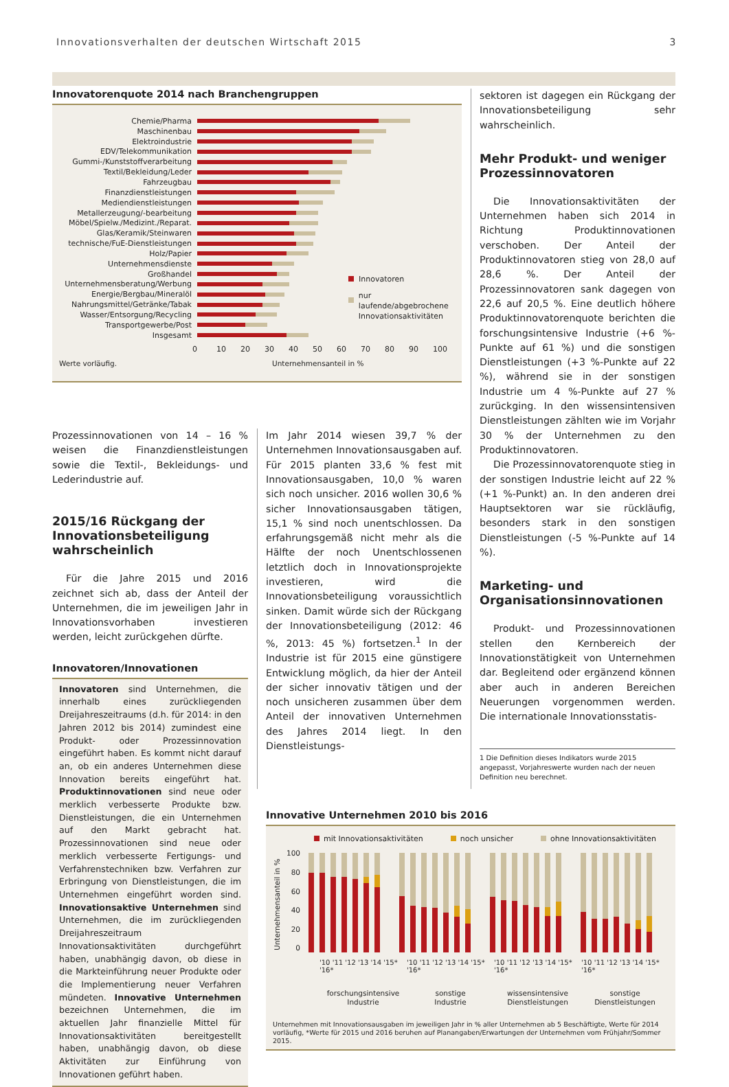Innovationsverhalten der deutschen Wirtschaft 2015 3
Innovatorenquote 2014 nach Branchengruppen
Chemie/Pharma
Maschinenbau
Elektroindustrie
EDV/Telekommunikation
Gummi-/Kunststoffverarbeitung
Textil/Bekleidung/Leder
Fahrzeugbau
Finanzdienstleistungen
Mediendienstleistungen
Metallerzeugung/-bearbeitung
Möbel/Spielw./Medizint./Reparat.
Glas/Keramik/Steinwaren
technische/FuE-Dienstleistungen
Holz/Papier
Unternehmensdienste
Großhandel
Unternehmensberatung/Werbung
Energie/Bergbau/Mineralöl
Nahrungsmittel/Getränke/Tabak
Wasser/Entsorgung/Recycling
Transportgewerbe/Post
Insgesamt
Innovatoren
nur laufende/abgebrochene
Innovationsaktivitäten
0 10 20 30 40 50 60 70 80 90 100
Werte vorläufig. Unternehmensanteil in %
sektoren ist dagegen ein Rückgang der Innovationsbeteiligung sehr wahrscheinlich.
Mehr Produkt- und weniger Prozessinnovatoren
Die Innovationsaktivitäten der Unternehmen haben sich 2014 in Richtung Produktinnovationen verschoben. Der Anteil der Produktinnovatoren stieg von 28,0 auf 28,6 %. Der Anteil der Prozessinnovatoren sank dagegen von 22,6 auf 20,5 %. Eine deutlich höhere Produktinnovatorenquote berichten die forschungsintensive Industrie (+6 %-Punkte auf 61 %) und die sonstigen Dienstleistungen (+3 %-Punkte auf 22 %), während sie in der sonstigen Industrie um 4 %-Punkte auf 27 % zurückging. In den wissensintensiven Dienstleistungen zählten wie im Vorjahr 30 % der Unternehmen zu den Produktinnovatoren.
Die Prozessinnovatorenquote stieg in der sonstigen Industrie leicht auf 22 % (+1 %-Punkt) an. In den anderen drei Hauptsektoren war sie rückläufig, besonders stark in den sonstigen Dienstleistungen (-5 %-Punkte auf 14 %).
Marketing- und Organisationsinnovationen
Produkt- und Prozessinnovationen stellen den Kernbereich der Innovationstätigkeit von Unternehmen dar. Begleitend oder ergänzend können aber auch in anderen Bereichen Neuerungen vorgenommen werden. Die internationale Innovationsstatis-
1 Die Definition dieses Indikators wurde 2015 angepasst, Vorjahreswerte wurden nach der neuen Definition neu berechnet.
Prozessinnovationen von 14 – 16 % weisen die Finanzdienstleistungen sowie die Textil-, Bekleidungs- und Lederindustrie auf.
2015/16 Rückgang der Innovationsbeteiligung wahrscheinlich
Für die Jahre 2015 und 2016 zeichnet sich ab, dass der Anteil der Unternehmen, die im jeweiligen Jahr in Innovationsvorhaben investieren werden, leicht zurückgehen dürfte.
Innovatoren/Innovationen
Innovatoren sind Unternehmen, die innerhalb eines zurückliegenden Dreijahreszeitraums (d.h. für 2014: in den Jahren 2012 bis 2014) zumindest eine Produkt- oder Prozessinnovation eingeführt haben. Es kommt nicht darauf an, ob ein anderes Unternehmen diese Innovation bereits eingeführt hat. Produktinnovationen sind neue oder merklich verbesserte Produkte bzw. Dienstleistungen, die ein Unternehmen auf den Markt gebracht hat. Prozessinnovationen sind neue oder merklich verbesserte Fertigungs- und Verfahrenstechniken bzw. Verfahren zur Erbringung von Dienstleistungen, die im Unternehmen eingeführt worden sind. Innovationsaktive Unternehmen sind Unternehmen, die im zurückliegenden Dreijahreszeitraum Innovationsaktivitäten durchgeführt haben, unabhängig davon, ob diese in die Markteinführung neuer Produkte oder die Implementierung neuer Verfahren mündeten. Innovative Unternehmen bezeichnen Unternehmen, die im aktuellen Jahr finanzielle Mittel für Innovationsaktivitäten bereitgestellt haben, unabhängig davon, ob diese Aktivitäten zur Einführung von Innovationen geführt haben.
Im Jahr 2014 wiesen 39,7 % der Unternehmen Innovationsausgaben auf. Für 2015 planten 33,6 % fest mit Innovationsausgaben, 10,0 % waren sich noch unsicher. 2016 wollen 30,6 % sicher Innovationsausgaben tätigen, 15,1 % sind noch unentschlossen. Da erfahrungsgemäß nicht mehr als die Hälfte der noch Unentschlossenen letztlich doch in Innovationsprojekte investieren, wird die Innovationsbeteiligung voraussichtlich sinken. Damit würde sich der Rückgang der Innovationsbeteiligung (2012: 46 %, 2013: 45 %) fortsetzen.<sup>1</sup> In der Industrie ist für 2015 eine günstigere Entwicklung möglich, da hier der Anteil der sicher innovativ tätigen und der noch unsicheren zusammen über dem Anteil der innovativen Unternehmen des Jahres 2014 liegt. In den Dienstleistungs-
Innovative Unternehmen 2010 bis 2016
mit Innovationsaktivitäten noch unsicher ohne Innovationsaktivitäten
Unternehmensanteil in %
100
80
60
40
20
0
'10 '11 '12 '13 '14 '15* '16*
'10 '11 '12 '13 '14 '15* '16*
'10 '11 '12 '13 '14 '15* '16*
'10 '11 '12 '13 '14 '15* '16*
forschungsintensive
Industrie
sonstige
Industrie
wissensintensive
Dienstleistungen
sonstige
Dienstleistungen
Unternehmen mit Innovationsausgaben im jeweiligen Jahr in % aller Unternehmen ab 5 Beschäftigte, Werte für 2014 vorläufig, *Werte für 2015 und 2016 beruhen auf Planangaben/Erwartungen der Unternehmen vom Frühjahr/Sommer 2015.